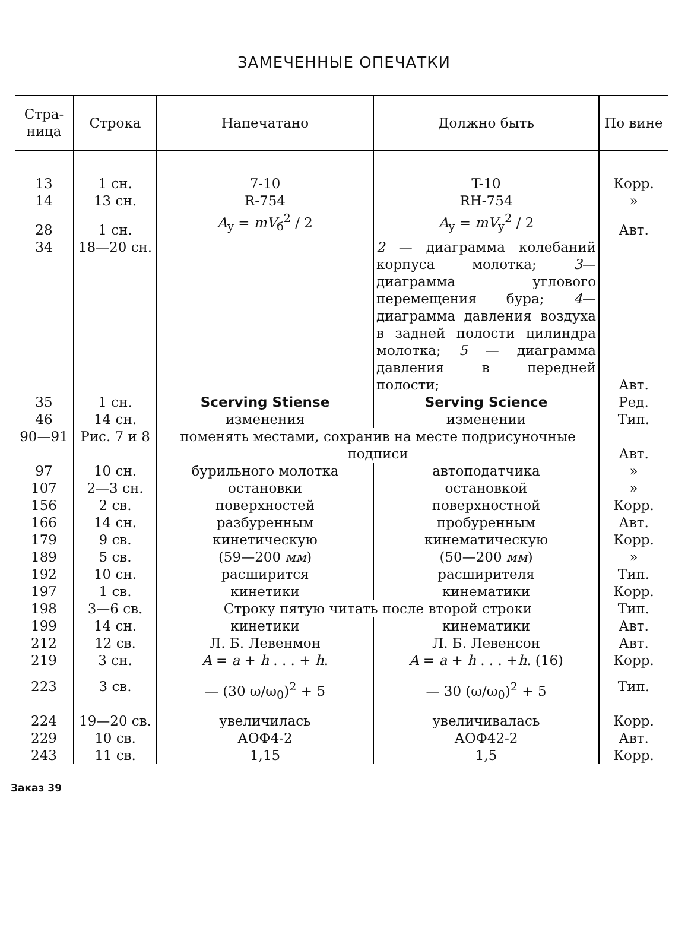ЗАМЕЧЕННЫЕ ОПЕЧАТКИ
| Стра- ница | Строка | Напечатано | Должно быть | По вине |
| --- | --- | --- | --- | --- |
| 13 14 | 1 сн. 13 сн. | 7-10 R-754 | T-10 RH-754 | Корр. » |
| 28 | 1 сн. | A<sub>у</sub> = mV<sub>б</sub><sup>2</sup> / 2 | A<sub>у</sub> = mV<sub>у</sub><sup>2</sup> / 2 | Авт. |
| 34 | 18—20 сн. | | 2 — диаграмма колебаний корпуса молотка; 3 —диаграмма углового перемещения бура; 4 —диаграмма давления воздуха в задней полости цилиндра молотка; 5 — диаграмма давления в передней полости; | Авт. |
| 35 46 | 1 сн. 14 сн. | Scerving Stiense изменения | Serving Science изменении | Ред. Тип. |
| 90—91 | Рис. 7 и 8 | поменять местами, сохранив на месте подрисуночные подписи | | Авт. |
| 97 107 156 166 179 189 192 197 | 10 сн. 2—3 сн. 2 св. 14 сн. 9 св. 5 св. 10 сн. 1 св. | бурильного молотка остановки поверхностей разбуренным кинетическую (59—200 мм ) расширится кинетики | автоподатчика остановкой поверхностной пробуренным кинематическую (50—200 мм ) расширителя кинематики | » » Корр. Авт. Корр. » Тип. Корр. |
| 198 | 3—6 св. | Строку пятую читать после второй строки | | Тип. |
| 199 212 219 | 14 сн. 12 св. 3 сн. | кинетики Л. Б. Левенмон A = a + h . . . + h . | кинематики Л. Б. Левенсон A = a + h . . . + h . (16) | Авт. Авт. Корр. |
| 223 | 3 св. | — (30 ω/ω<sub>0</sub>)<sup>2</sup> + 5 | — 30 (ω/ω<sub>0</sub>)<sup>2</sup> + 5 | Тип. |
| 224 229 243 | 19—20 св. 10 св. 11 св. | увеличилась АОФ4-2 1,15 | увеличивалась АОФ42-2 1,5 | Корр. Авт. Корр. |
Заказ 39